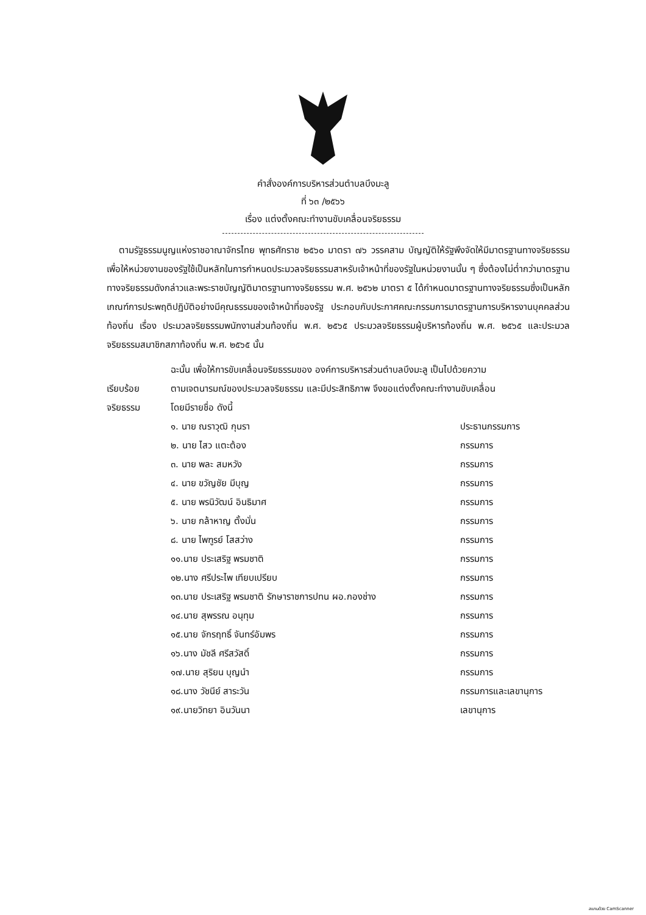คำสั่งองค์การบริหารส่วนตำบลบึงมะลู
ที่ ๖๓ /๒๕๖๖
เรื่อง แต่งตั้งคณะทำงานขับเคลื่อนจริยธรรม
ตามรัฐธรรมนูญแห่งราชอาณาจักรไทย พุทธศักราช ๒๕๖๐ มาตรา ๗๖ วรรคสาม บัญญัติให้รัฐพึงจัดให้มีมาตรฐานทางจริยธรรม เพื่อให้หน่วยงานของรัฐใช้เป็นหลักในการกำหนดประมวลจริยธรรมสาหรับเจ้าหน้าที่ของรัฐในหน่วยงานนั้น ๆ ซึ่งต้องไม่ต่ำกว่ามาตรฐานทางจริยธรรมดังกล่าวและพระราชบัญญัติมาตรฐานทางจริยธรรม พ.ศ. ๒๕๖๒ มาตรา ๕ ได้กำหนดมาตรฐานทางจริยธรรมซึ่งเป็นหลักเกณฑ์การประพฤติปฏิบัติอย่างมีคุณธรรมของเจ้าหน้าที่ของรัฐ ประกอบกับประกาศคณะกรรมการมาตรฐานการบริหารงานบุคคลส่วนท้องถิ่น เรื่อง ประมวลจริยธรรมพนักงานส่วนท้องถิ่น พ.ศ. ๒๕๖๕ ประมวลจริยธรรมผู้บริหารท้องถิ่น พ.ศ. ๒๕๖๕ และประมวลจริยธรรมสมาชิกสภาท้องถิ่น พ.ศ. ๒๕๖๕ นั้น
เรียบร้อย
จริยธรรม
ฉะนั้น เพื่อให้การขับเคลื่อนจริยธรรมของ องค์การบริหารส่วนตำบลบึงมะลู เป็นไปด้วยความ
ตามเจตนารมณ์ของประมวลจริยธรรม และมีประสิทธิภาพ จึงขอแต่งตั้งคณะทำงานขับเคลื่อน
โดยมีรายชื่อ ดังนี้
๑. นาย ณราวุฒิ กุนรา ประธานกรรมการ
๒. นาย ไสว แตะต้อง กรรมการ
๓. นาย พละ สมหวัง กรรมการ
๔. นาย ขวัญชัย มีบุญ กรรมการ
๕. นาย พรนิวัฒน์ อินธิมาศ กรรมการ
๖. นาย กล้าหาญ ตั้งมั่น กรรมการ
๘. นาย ไพฑูรย์ โสสว่าง กรรมการ
๑๑.นาย ประเสริฐ พรมชาติ กรรมการ
๑๒.นาง ศรีประไพ เทียบเปรียบ กรรมการ
๑๓.นาย ประเสริฐ พรมชาติ รักษาราชการปทน ผอ.กองช่าง กรรมการ
๑๔.นาย สุพรรณ อนุทุม กรรนการ
๑๕.นาย จักรฤทธิ์ จันทร์อัมพร กรรมการ
๑๖.นาง มัชลี ศรีสวัสดิ์ กรรมการ
๑๗.นาย สุริยน บุญนำ กรรมการ
๑๘.นาง วัชนีย์ สาระวัน กรรมการและเลขานุการ
๑๙.นายวิทยา อินวันนา เลขานุการ
สแกนด้วย CamScanner